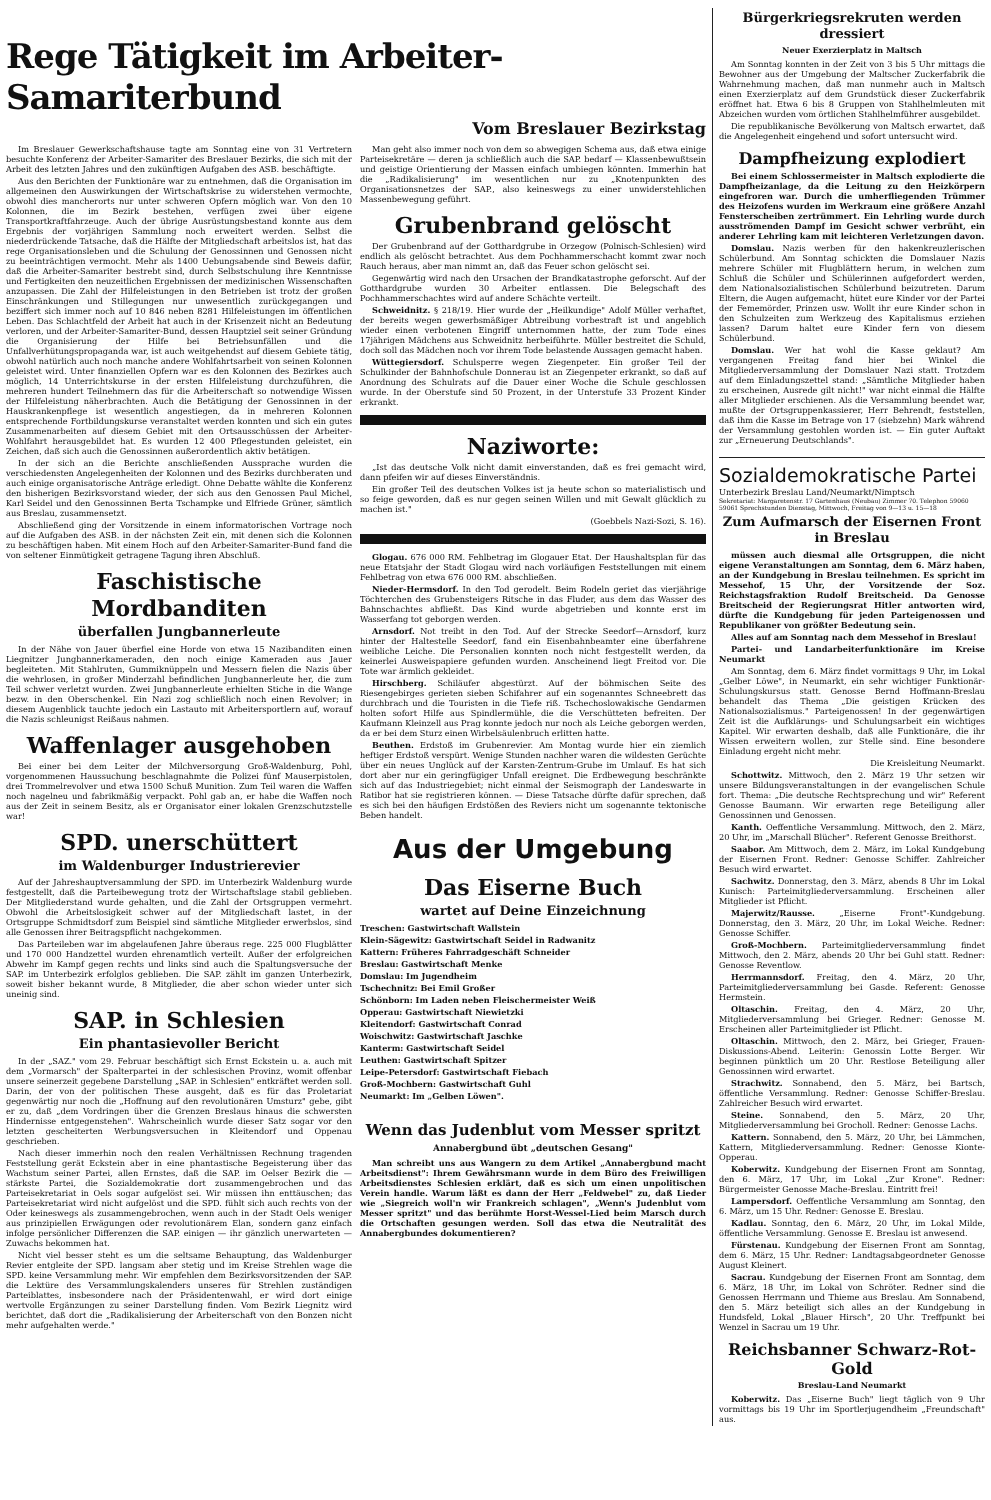Rege Tätigkeit im Arbeiter-Samariterbund
Vom Breslauer Bezirkstag
Im Breslauer Gewerkschaftshause tagte am Sonntag eine von 31 Vertretern besuchte Konferenz der Arbeiter-Samariter des Breslauer Bezirks, die sich mit der Arbeit des letzten Jahres und den zukünftigen Aufgaben des ASB. beschäftigte.
Aus den Berichten der Funktionäre war zu entnehmen, daß die Organisation im allgemeinen den Auswirkungen der Wirtschaftskrise zu widerstehen vermochte, obwohl dies mancherorts nur unter schweren Opfern möglich war. Von den 10 Kolonnen, die im Bezirk bestehen, verfügen zwei über eigene Transportkraftfahrzeuge. Auch der übrige Ausrüstungsbestand konnte aus dem Ergebnis der vorjährigen Sammlung noch erweitert werden. Selbst die niederdrückende Tatsache, daß die Hälfte der Mitgliedschaft arbeitslos ist, hat das rege Organisationsleben und die Schulung der Genossinnen und Genossen nicht zu beeinträchtigen vermocht. Mehr als 1400 Uebungsabende sind Beweis dafür, daß die Arbeiter-Samariter bestrebt sind, durch Selbstschulung ihre Kenntnisse und Fertigkeiten den neuzeitlichen Ergebnissen der medizinischen Wissenschaften anzupassen. Die Zahl der Hilfeleistungen in den Betrieben ist trotz der großen Einschränkungen und Stillegungen nur unwesentlich zurückgegangen und beziffert sich immer noch auf 10 846 neben 8281 Hilfeleistungen im öffentlichen Leben. Das Schlachtfeld der Arbeit hat auch in der Krisenzeit nicht an Bedeutung verloren, und der Arbeiter-Samariter-Bund, dessen Hauptziel seit seiner Gründung die Organisierung der Hilfe bei Betriebsunfällen und die Unfallverhütungspropaganda war, ist auch weitgehendst auf diesem Gebiete tätig, obwohl natürlich auch noch manche andere Wohlfahrtsarbeit von seinen Kolonnen geleistet wird. Unter finanziellen Opfern war es den Kolonnen des Bezirkes auch möglich, 14 Unterrichtskurse in der ersten Hilfeleistung durchzuführen, die mehreren hundert Teilnehmern das für die Arbeiterschaft so notwendige Wissen der Hilfeleistung näherbrachten. Auch die Betätigung der Genossinnen in der Hauskrankenpflege ist wesentlich angestiegen, da in mehreren Kolonnen entsprechende Fortbildungskurse veranstaltet werden konnten und sich ein gutes Zusammenarbeiten auf diesem Gebiet mit den Ortsausschüssen der Arbeiter-Wohlfahrt herausgebildet hat. Es wurden 12 400 Pflegestunden geleistet, ein Zeichen, daß sich auch die Genossinnen außerordentlich aktiv betätigen.
In der sich an die Berichte anschließenden Aussprache wurden die verschiedensten Angelegenheiten der Kolonnen und des Bezirks durchberaten und auch einige organisatorische Anträge erledigt. Ohne Debatte wählte die Konferenz den bisherigen Bezirksvorstand wieder, der sich aus den Genossen Paul Michel, Karl Seidel und den Genossinnen Berta Tschampke und Elfriede Grüner, sämtlich aus Breslau, zusammensetzt.
Abschließend ging der Vorsitzende in einem informatorischen Vortrage noch auf die Aufgaben des ASB. in der nächsten Zeit ein, mit denen sich die Kolonnen zu beschäftigen haben. Mit einem Hoch auf den Arbeiter-Samariter-Bund fand die von seltener Einmütigkeit getragene Tagung ihren Abschluß.
Faschistische Mordbanditen
überfallen Jungbannerleute
In der Nähe von Jauer überfiel eine Horde von etwa 15 Nazibanditen einen Liegnitzer Jungbannerkameraden, den noch einige Kameraden aus Jauer begleiteten. Mit Stahlruten, Gummiknüppeln und Messern fielen die Nazis über die wehrlosen, in großer Minderzahl befindlichen Jungbannerleute her, die zum Teil schwer verletzt wurden. Zwei Jungbannerleute erhielten Stiche in die Wange bezw. in den Oberschenkel. Ein Nazi zog schließlich noch einen Revolver; in diesem Augenblick tauchte jedoch ein Lastauto mit Arbeitersportlern auf, worauf die Nazis schleunigst Reißaus nahmen.
Waffenlager ausgehoben
Bei einer bei dem Leiter der Milchversorgung Groß-Waldenburg, Pohl, vorgenommenen Haussuchung beschlagnahmte die Polizei fünf Mauserpistolen, drei Trommelrevolver und etwa 1500 Schuß Munition. Zum Teil waren die Waffen noch nagelneu und fabrikmäßig verpackt. Pohl gab an, er habe die Waffen noch aus der Zeit in seinem Besitz, als er Organisator einer lokalen Grenzschutzstelle war!
SPD. unerschüttert
im Waldenburger Industrierevier
Auf der Jahreshauptversammlung der SPD. im Unterbezirk Waldenburg wurde festgestellt, daß die Parteibewegung trotz der Wirtschaftslage stabil geblieben. Der Mitgliederstand wurde gehalten, und die Zahl der Ortsgruppen vermehrt. Obwohl die Arbeitslosigkeit schwer auf der Mitgliedschaft lastet, in der Ortsgruppe Schmidtsdorf zum Beispiel sind sämtliche Mitglieder erwerbslos, sind alle Genossen ihrer Beitragspflicht nachgekommen.
Das Parteileben war im abgelaufenen Jahre überaus rege. 225 000 Flugblätter und 170 000 Handzettel wurden ehrenamtlich verteilt. Außer der erfolgreichen Abwehr im Kampf gegen rechts und links sind auch die Spaltungsversuche der SAP. im Unterbezirk erfolglos geblieben. Die SAP. zählt im ganzen Unterbezirk, soweit bisher bekannt wurde, 8 Mitglieder, die aber schon wieder unter sich uneinig sind.
SAP. in Schlesien
Ein phantasievoller Bericht
In der „SAZ." vom 29. Februar beschäftigt sich Ernst Eckstein u. a. auch mit dem „Vormarsch" der Spalterpartei in der schlesischen Provinz, womit offenbar unsere seinerzeit gegebene Darstellung „SAP. in Schlesien" entkräftet werden soll. Darin, der von der politischen These ausgeht, daß es für das Proletariat gegenwärtig nur noch die „Hoffnung auf den revolutionären Umsturz" gebe, gibt er zu, daß „dem Vordringen über die Grenzen Breslaus hinaus die schwersten Hindernisse entgegenstehen". Wahrscheinlich wurde dieser Satz sogar vor den letzten gescheiterten Werbungsversuchen in Kleitendorf und Oppenau geschrieben.
Nach dieser immerhin noch den realen Verhältnissen Rechnung tragenden Feststellung gerät Eckstein aber in eine phantastische Begeisterung über das Wachstum seiner Partei, allen Ernstes, daß die SAP. im Oelser Bezirk die — stärkste Partei, die Sozialdemokratie dort zusammengebrochen und das Parteisekretariat in Oels sogar aufgelöst sei. Wir müssen ihn enttäuschen; das Parteisekretariat wird nicht aufgelöst und die SPD. fühlt sich auch rechts von der Oder keineswegs als zusammengebrochen, wenn auch in der Stadt Oels weniger aus prinzipiellen Erwägungen oder revolutionärem Elan, sondern ganz einfach infolge persönlicher Differenzen die SAP. einigen — ihr gänzlich unerwarteten — Zuwachs bekommen hat.
Nicht viel besser steht es um die seltsame Behauptung, das Waldenburger Revier entgleite der SPD. langsam aber stetig und im Kreise Strehlen wage die SPD. keine Versammlung mehr. Wir empfehlen dem Bezirksvorsitzenden der SAP. die Lektüre des Versammlungskalenders unseres für Strehlen zuständigen Parteiblattes, insbesondere nach der Präsidentenwahl, er wird dort einige wertvolle Ergänzungen zu seiner Darstellung finden. Vom Bezirk Liegnitz wird berichtet, daß dort die „Radikalisierung der Arbeiterschaft von den Bonzen nicht mehr aufgehalten werde."
Man geht also immer noch von dem so abwegigen Schema aus, daß etwa einige Parteisekretäre — deren ja schließlich auch die SAP. bedarf — Klassenbewußtsein und geistige Orientierung der Massen einfach umbiegen könnten. Immerhin hat die „Radikalisierung" im wesentlichen nur zu „Knotenpunkten des Organisationsnetzes der SAP., also keineswegs zu einer unwiderstehlichen Massenbewegung geführt.
Grubenbrand gelöscht
Der Grubenbrand auf der Gotthardgrube in Orzegow (Polnisch-Schlesien) wird endlich als gelöscht betrachtet. Aus dem Pochhammerschacht kommt zwar noch Rauch heraus, aber man nimmt an, daß das Feuer schon gelöscht sei.
Gegenwärtig wird nach den Ursachen der Brandkatastrophe geforscht. Auf der Gotthardgrube wurden 30 Arbeiter entlassen. Die Belegschaft des Pochhammerschachtes wird auf andere Schächte verteilt.
Schweidnitz. § 218/19. Hier wurde der „Heilkundige" Adolf Müller verhaftet, der bereits wegen gewerbsmäßiger Abtreibung vorbestraft ist und angeblich wieder einen verbotenen Eingriff unternommen hatte, der zum Tode eines 17jährigen Mädchens aus Schweidnitz herbeiführte. Müller bestreitet die Schuld, doch soll das Mädchen noch vor ihrem Tode belastende Aussagen gemacht haben.
Wüttegiersdorf. Schulsperre wegen Ziegenpeter. Ein großer Teil der Schulkinder der Bahnhofschule Donnerau ist an Ziegenpeter erkrankt, so daß auf Anordnung des Schulrats auf die Dauer einer Woche die Schule geschlossen wurde. In der Oberstufe sind 50 Prozent, in der Unterstufe 33 Prozent Kinder erkrankt.
Naziworte:
„Ist das deutsche Volk nicht damit einverstanden, daß es frei gemacht wird, dann pfeifen wir auf dieses Einverständnis.
Ein großer Teil des deutschen Volkes ist ja heute schon so materialistisch und so feige geworden, daß es nur gegen seinen Willen und mit Gewalt glücklich zu machen ist."
(Goebbels Nazi-Sozi, S. 16).
Glogau. 676 000 RM. Fehlbetrag im Glogauer Etat. Der Haushaltsplan für das neue Etatsjahr der Stadt Glogau wird nach vorläufigen Feststellungen mit einem Fehlbetrag von etwa 676 000 RM. abschließen.
Nieder-Hermsdorf. In den Tod gerodelt. Beim Rodeln geriet das vierjährige Töchterchen des Grubensteigers Ritsche in das Fluder, aus dem das Wasser des Bahnschachtes abfließt. Das Kind wurde abgetrieben und konnte erst im Wasserfang tot geborgen werden.
Arnsdorf. Not treibt in den Tod. Auf der Strecke Seedorf—Arnsdorf, kurz hinter der Haltestelle Seedorf, fand ein Eisenbahnbeamter eine überfahrene weibliche Leiche. Die Personalien konnten noch nicht festgestellt werden, da keinerlei Ausweispapiere gefunden wurden. Anscheinend liegt Freitod vor. Die Tote war ärmlich gekleidet.
Hirschberg. Schiläufer abgestürzt. Auf der böhmischen Seite des Riesengebirges gerieten sieben Schifahrer auf ein sogenanntes Schneebrett das durchbrach und die Touristen in die Tiefe riß. Tschechoslowakische Gendarmen holten sofort Hilfe aus Spindlermühle, die die Verschütteten befreiten. Der Kaufmann Kleinzell aus Prag konnte jedoch nur noch als Leiche geborgen werden, da er bei dem Sturz einen Wirbelsäulenbruch erlitten hatte.
Beuthen. Erdstoß im Grubenrevier. Am Montag wurde hier ein ziemlich heftiger Erdstoß verspürt. Wenige Stunden nachher waren die wildesten Gerüchte über ein neues Unglück auf der Karsten-Zentrum-Grube im Umlauf. Es hat sich dort aber nur ein geringfügiger Unfall ereignet. Die Erdbewegung beschränkte sich auf das Industriegebiet; nicht einmal der Seismograph der Landeswarte in Ratibor hat sie registrieren können. — Diese Tatsache dürfte dafür sprechen, daß es sich bei den häufigen Erdstößen des Reviers nicht um sogenannte tektonische Beben handelt.
Aus der Umgebung
Das Eiserne Buch
wartet auf Deine Einzeichnung
Treschen: Gastwirtschaft Wallstein
Klein-Sägewitz: Gastwirtschaft Seidel in Radwanitz
Kattern: Früheres Fahrradgeschäft Schneider
Breslau: Gastwirtschaft Menke
Domslau: Im Jugendheim
Tschechnitz: Bei Emil Großer
Schönborn: Im Laden neben Fleischermeister Weiß
Opperau: Gastwirtschaft Niewietzki
Kleitendorf: Gastwirtschaft Conrad
Woischwitz: Gastwirtschaft Jaschke
Kanterm: Gastwirtschaft Seidel
Leuthen: Gastwirtschaft Spitzer
Leipe-Petersdorf: Gastwirtschaft Fiebach
Groß-Mochbern: Gastwirtschaft Guhl
Neumarkt: Im „Gelben Löwen".
Wenn das Judenblut vom Messer spritzt
Annabergbund übt „deutschen Gesang"
Man schreibt uns aus Wangern zu dem Artikel „Annabergbund macht Arbeitsdienst": Ihrem Gewährsmann wurde in dem Büro des Freiwilligen Arbeitsdienstes Schlesien erklärt, daß es sich um einen unpolitischen Verein handle. Warum läßt es dann der Herr „Feldwebel" zu, daß Lieder wie „Siegreich woll'n wir Frankreich schlagen", „Wenn's Judenblut vom Messer spritzt" und das berühmte Horst-Wessel-Lied beim Marsch durch die Ortschaften gesungen werden. Soll das etwa die Neutralität des Annabergbundes dokumentieren?
Bürgerkriegsrekruten werden dressiert
Neuer Exerzierplatz in Maltsch
Am Sonntag konnten in der Zeit von 3 bis 5 Uhr mittags die Bewohner aus der Umgebung der Maltscher Zuckerfabrik die Wahrnehmung machen, daß man nunmehr auch in Maltsch einen Exerzierplatz auf dem Grundstück dieser Zuckerfabrik eröffnet hat. Etwa 6 bis 8 Gruppen von Stahlhelmleuten mit Abzeichen wurden vom örtlichen Stahlhelmführer ausgebildet.
Die republikanische Bevölkerung von Maltsch erwartet, daß die Angelegenheit eingehend und sofort untersucht wird.
Dampfheizung explodiert
Bei einem Schlossermeister in Maltsch explodierte die Dampfheizanlage, da die Leitung zu den Heizkörpern eingefroren war. Durch die umherfliegenden Trümmer des Heizofens wurden im Werkraum eine größere Anzahl Fensterscheiben zertrümmert. Ein Lehrling wurde durch ausströmenden Dampf im Gesicht schwer verbrüht, ein anderer Lehrling kam mit leichteren Verletzungen davon.
Domslau. Nazis werben für den hakenkreuzlerischen Schülerbund. Am Sonntag schickten die Domslauer Nazis mehrere Schüler mit Flugblättern herum, in welchen zum Schluß die Schüler und Schülerinnen aufgefordert werden, dem Nationalsozialistischen Schülerbund beizutreten. Darum Eltern, die Augen aufgemacht, hütet eure Kinder vor der Partei der Fememörder, Prinzen usw. Wollt ihr eure Kinder schon in den Schulzeiten zum Werkzeug des Kapitalismus erziehen lassen? Darum haltet eure Kinder fern von diesem Schülerbund.
Domslau. Wer hat wohl die Kasse geklaut? Am vergangenen Freitag fand hier bei Winkel die Mitgliederversammlung der Domslauer Nazi statt. Trotzdem auf dem Einladungszettel stand: „Sämtliche Mitglieder haben zu erscheinen, Ausrede gilt nicht!" war nicht einmal die Hälfte aller Mitglieder erschienen. Als die Versammlung beendet war, mußte der Ortsgruppenkassierer, Herr Behrendt, feststellen, daß ihm die Kasse im Betrage von 17 (siebzehn) Mark während der Versammlung gestohlen worden ist. — Ein guter Auftakt zur „Erneuerung Deutschlands".
Sozialdemokratische Partei
Unterbezirk Breslau Land/Neumarkt/Nimptsch
Sekretariat: Margaretenstr. 17 Gartenhaus (Neubau) Zimmer 70. Telephon 59060 59061 Sprechstunden Dienstag, Mittwoch, Freitag von 9—13 u. 15—18
Zum Aufmarsch der Eisernen Front in Breslau
müssen auch diesmal alle Ortsgruppen, die nicht eigene Veranstaltungen am Sonntag, dem 6. März haben, an der Kundgebung in Breslau teilnehmen. Es spricht im Messehof, 15 Uhr, der Vorsitzende der Soz. Reichstagsfraktion Rudolf Breitscheid. Da Genosse Breitscheid der Regierungsrat Hitler antworten wird, dürfte die Kundgebung für jeden Parteigenossen und Republikaner von größter Bedeutung sein.
Alles auf am Sonntag nach dem Messehof in Breslau!
Partei- und Landarbeiterfunktionäre im Kreise Neumarkt
Am Sonntag, dem 6. März findet vormittags 9 Uhr, im Lokal „Gelber Löwe", in Neumarkt, ein sehr wichtiger Funktionär-Schulungskursus statt. Genosse Bernd Hoffmann-Breslau behandelt das Thema „Die geistigen Krücken des Nationalsozialismus." Parteigenossen! In der gegenwärtigen Zeit ist die Aufklärungs- und Schulungsarbeit ein wichtiges Kapitel. Wir erwarten deshalb, daß alle Funktionäre, die ihr Wissen erweitern wollen, zur Stelle sind. Eine besondere Einladung ergeht nicht mehr.
Die Kreisleitung Neumarkt.
Schottwitz. Mittwoch, den 2. März 19 Uhr setzen wir unsere Bildungsveranstaltungen in der evangelischen Schule fort. Thema: „Die deutsche Rechtsprechung und wir" Referent Genosse Baumann. Wir erwarten rege Beteiligung aller Genossinnen und Genossen.
Kanth. Oeffentliche Versammlung. Mittwoch, den 2. März, 20 Uhr, im „Marschall Blücher". Referent Genosse Breithorst.
Saabor. Am Mittwoch, dem 2. März, im Lokal Kundgebung der Eisernen Front. Redner: Genosse Schiffer. Zahlreicher Besuch wird erwartet.
Sachwitz. Donnerstag, den 3. März, abends 8 Uhr im Lokal Kunisch: Parteimitgliederversammlung. Erscheinen aller Mitglieder ist Pflicht.
Majerwitz/Rausse. „Eiserne Front"-Kundgebung. Donnerstag, den 3. März, 20 Uhr, im Lokal Weiche. Redner: Genosse Schiffer.
Groß-Mochbern. Parteimitgliederversammlung findet Mittwoch, den 2. März, abends 20 Uhr bei Guhl statt. Redner: Genosse Reventlow.
Herrmannsdorf. Freitag, den 4. März, 20 Uhr, Parteimitgliederversammlung bei Gasde. Referent: Genosse Hermstein.
Oltaschin. Freitag, den 4. März, 20 Uhr, Mitgliederversammlung bei Grieger. Redner: Genosse M. Erscheinen aller Parteimitglieder ist Pflicht.
Oltaschin. Mittwoch, den 2. März, bei Grieger, Frauen-Diskussions-Abend. Leiterin: Genossin Lotte Berger. Wir beginnen pünktlich um 20 Uhr. Restlose Beteiligung aller Genossinnen wird erwartet.
Strachwitz. Sonnabend, den 5. März, bei Bartsch, öffentliche Versammlung. Redner: Genosse Schiffer-Breslau. Zahlreicher Besuch wird erwartet.
Steine. Sonnabend, den 5. März, 20 Uhr, Mitgliederversammlung bei Grocholl. Redner: Genosse Lachs.
Kattern. Sonnabend, den 5. März, 20 Uhr, bei Lämmchen, Kattern, Mitgliederversammlung. Redner: Genosse Kionte-Opperau.
Koberwitz. Kundgebung der Eisernen Front am Sonntag, den 6. März, 17 Uhr, im Lokal „Zur Krone". Redner: Bürgermeister Genosse Mache-Breslau. Eintritt frei!
Lampersdorf. Oeffentliche Versammlung am Sonntag, den 6. März, um 15 Uhr. Redner: Genosse E. Breslau.
Kadlau. Sonntag, den 6. März, 20 Uhr, im Lokal Milde, öffentliche Versammlung. Genosse E. Breslau ist anwesend.
Fürstenau. Kundgebung der Eisernen Front am Sonntag, dem 6. März, 15 Uhr. Redner: Landtagsabgeordneter Genosse August Kleinert.
Sacrau. Kundgebung der Eisernen Front am Sonntag, dem 6. März, 18 Uhr, im Lokal von Schröter. Redner sind die Genossen Herrmann und Thieme aus Breslau. Am Sonnabend, den 5. März beteiligt sich alles an der Kundgebung in Hundsfeld, Lokal „Blauer Hirsch", 20 Uhr. Treffpunkt bei Wenzel in Sacrau um 19 Uhr.
Reichsbanner Schwarz-Rot-Gold
Breslau-Land Neumarkt
Koberwitz. Das „Eiserne Buch" liegt täglich von 9 Uhr vormittags bis 19 Uhr im Sportlerjugendheim „Freundschaft" aus.